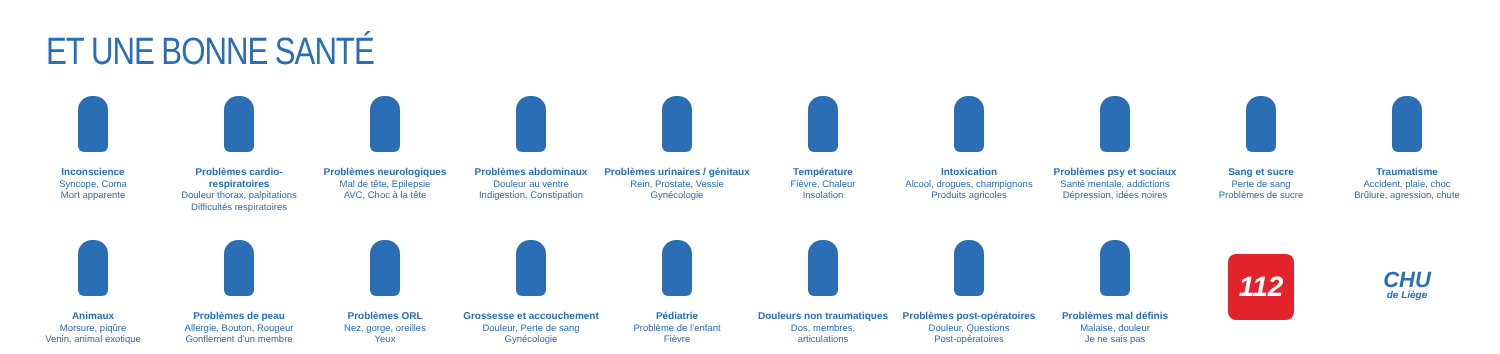ET UNE BONNE SANTÉ
Inconscience
Syncope, Coma
Mort apparente
Problèmes cardio-respiratoires
Douleur thorax, palpitations
Difficultés respiratoires
Problèmes neurologiques
Mal de tête, Epilepsie
AVC, Choc à la tête
Problèmes abdominaux
Douleur au ventre
Indigestion, Constipation
Problèmes urinaires / génitaux
Rein, Prostate, Vessie
Gynécologie
Température
Fièvre, Chaleur
Insolation
Intoxication
Alcool, drogues, champignons
Produits agricoles
Problèmes psy et sociaux
Santé mentale, addictions
Dépression, idées noires
Sang et sucre
Perte de sang
Problèmes de sucre
Traumatisme
Accident, plaie, choc
Brûlure, agression, chute
Animaux
Morsure, piqûre
Venin, animal exotique
Problèmes de peau
Allergie, Bouton, Rougeur
Gonflement d’un membre
Problèmes ORL
Nez, gorge, oreilles
Yeux
Grossesse et accouchement
Douleur, Perte de sang
Gynécologie
Pédiatrie
Problème de l’enfant
Fièvre
Douleurs non traumatiques
Dos, membres,
articulations
Problèmes post-opératoires
Douleur, Questions
Post-opératoires
Problèmes mal définis
Malaise, douleur
Je ne sais pas
112
CHU
de Liège